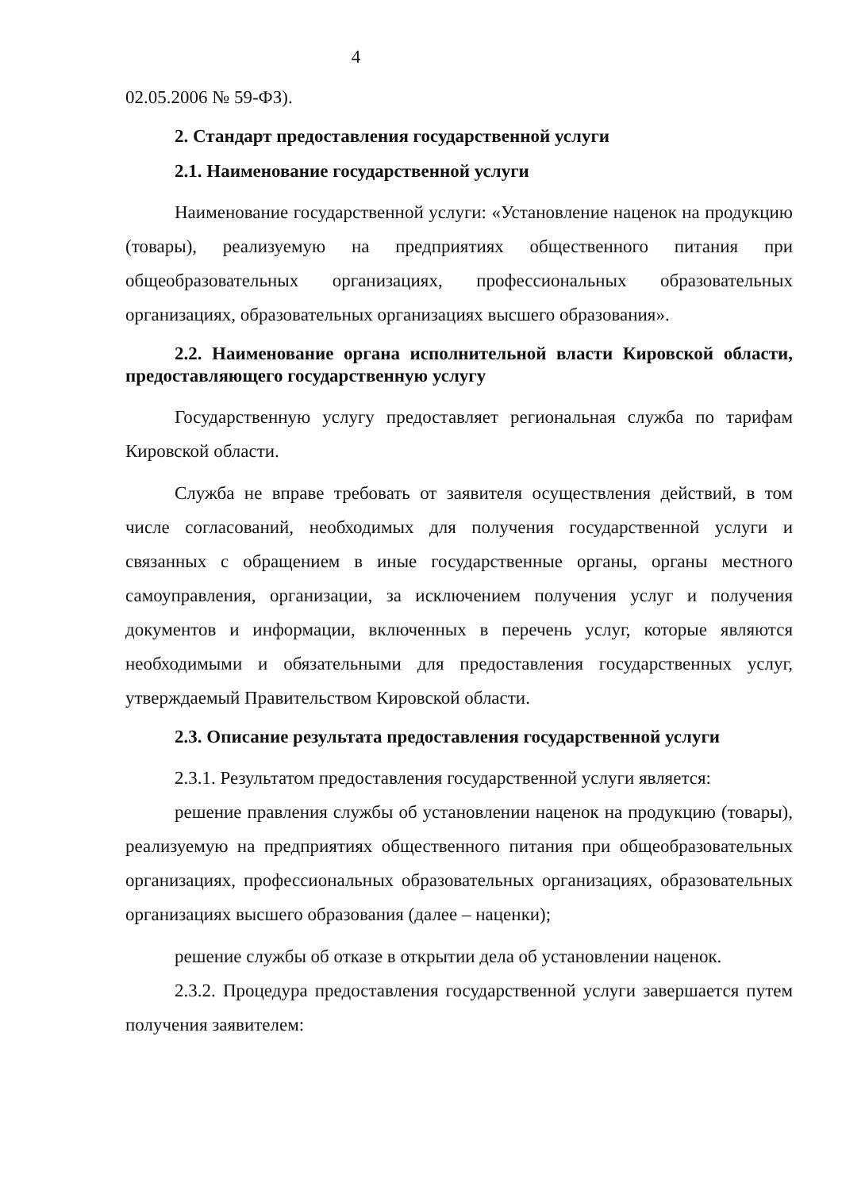4
02.05.2006 № 59-ФЗ).
2. Стандарт предоставления государственной услуги
2.1. Наименование государственной услуги
Наименование государственной услуги: «Установление наценок на продукцию (товары), реализуемую на предприятиях общественного питания при общеобразовательных организациях, профессиональных образовательных организациях, образовательных организациях высшего образования».
2.2. Наименование органа исполнительной власти Кировской области, предоставляющего государственную услугу
Государственную услугу предоставляет региональная служба по тарифам Кировской области.
Служба не вправе требовать от заявителя осуществления действий, в том числе согласований, необходимых для получения государственной услуги и связанных с обращением в иные государственные органы, органы местного самоуправления, организации, за исключением получения услуг и получения документов и информации, включенных в перечень услуг, которые являются необходимыми и обязательными для предоставления государственных услуг, утверждаемый Правительством Кировской области.
2.3. Описание результата предоставления государственной услуги
2.3.1. Результатом предоставления государственной услуги является:
решение правления службы об установлении наценок на продукцию (товары), реализуемую на предприятиях общественного питания при общеобразовательных организациях, профессиональных образовательных организациях, образовательных организациях высшего образования (далее – наценки);
решение службы об отказе в открытии дела об установлении наценок.
2.3.2. Процедура предоставления государственной услуги завершается путем получения заявителем: